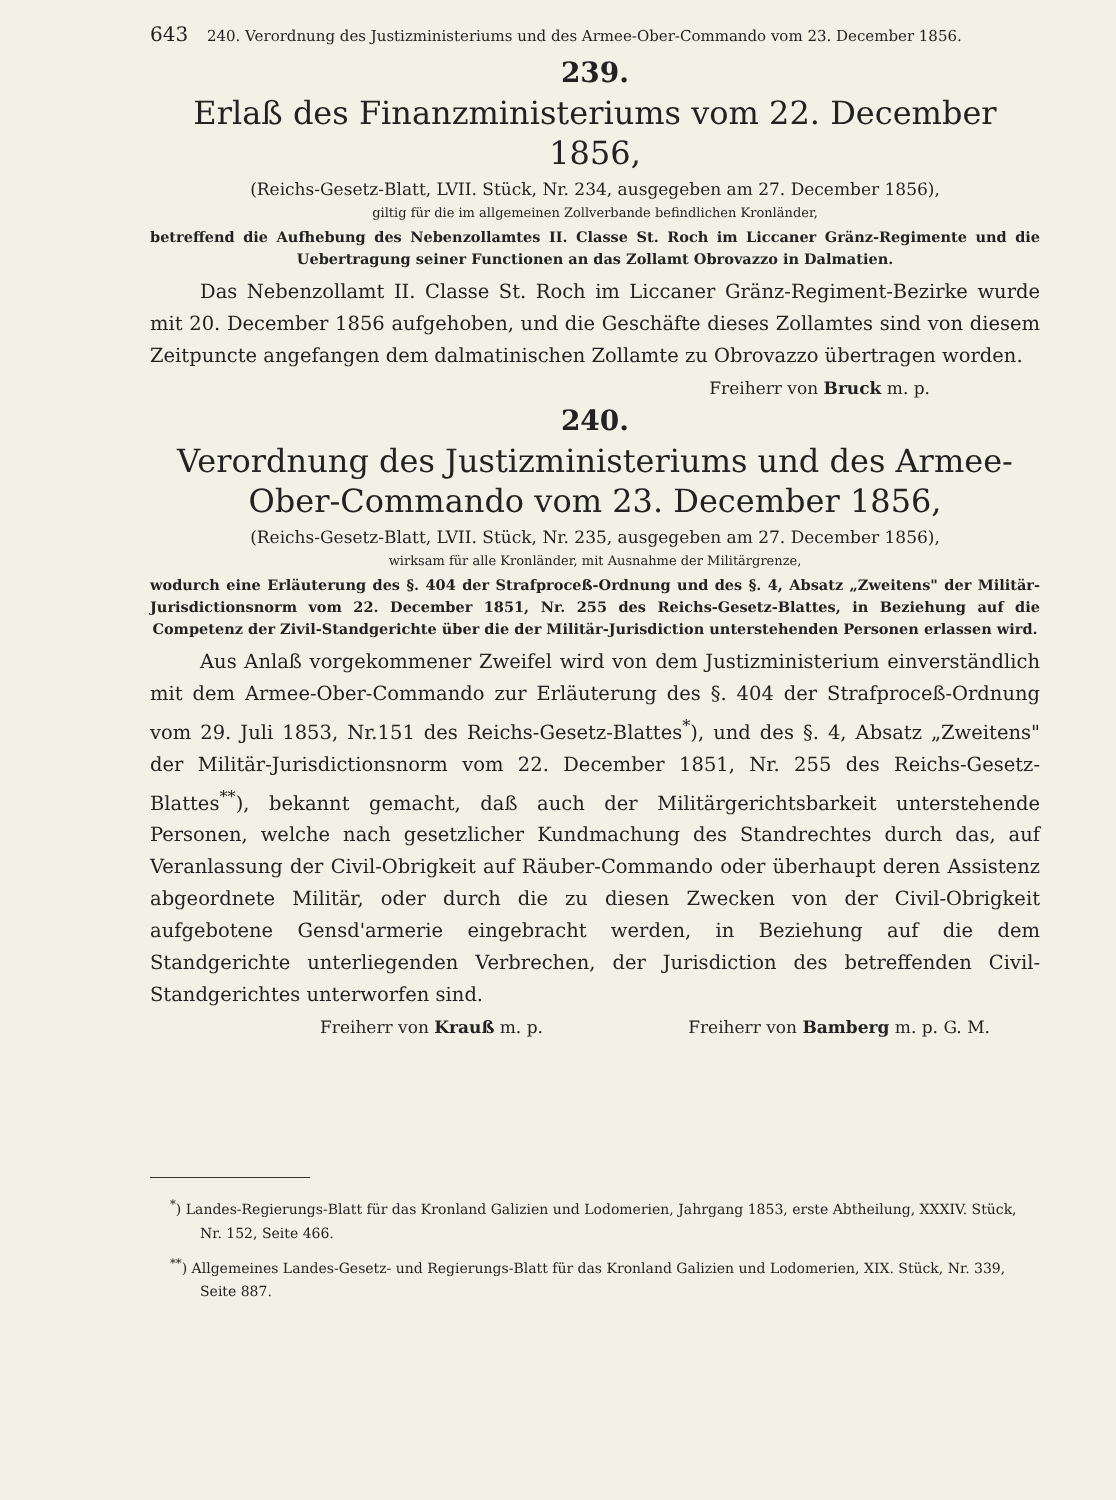643 240. Verordnung des Justizministeriums und des Armee-Ober-Commando vom 23. December 1856.
239.
Erlaß des Finanzministeriums vom 22. December 1856,
(Reichs-Gesetz-Blatt, LVII. Stück, Nr. 234, ausgegeben am 27. December 1856),
giltig für die im allgemeinen Zollverbande befindlichen Kronländer,
betreffend die Aufhebung des Nebenzollamtes II. Classe St. Roch im Liccaner Gränz-Regimente und die Uebertragung seiner Functionen an das Zollamt Obrovazzo in Dalmatien.
Das Nebenzollamt II. Classe St. Roch im Liccaner Gränz-Regiment-Bezirke wurde mit 20. December 1856 aufgehoben, und die Geschäfte dieses Zollamtes sind von diesem Zeitpuncte angefangen dem dalmatinischen Zollamte zu Obrovazzo übertragen worden.
Freiherr von Bruck m. p.
240.
Verordnung des Justizministeriums und des Armee-Ober-Commando vom 23. December 1856,
(Reichs-Gesetz-Blatt, LVII. Stück, Nr. 235, ausgegeben am 27. December 1856),
wirksam für alle Kronländer, mit Ausnahme der Militärgrenze,
wodurch eine Erläuterung des §. 404 der Strafproceß-Ordnung und des §. 4, Absatz „Zweitens" der Militär-Jurisdictionsnorm vom 22. December 1851, Nr. 255 des Reichs-Gesetz-Blattes, in Beziehung auf die Competenz der Zivil-Standgerichte über die der Militär-Jurisdiction unterstehenden Personen erlassen wird.
Aus Anlaß vorgekommener Zweifel wird von dem Justizministerium einverständlich mit dem Armee-Ober-Commando zur Erläuterung des §. 404 der Strafproceß-Ordnung vom 29. Juli 1853, Nr.151 des Reichs-Gesetz-Blattes<sup>*</sup>), und des §. 4, Absatz „Zweitens" der Militär-Jurisdictionsnorm vom 22. December 1851, Nr. 255 des Reichs-Gesetz-Blattes<sup>**</sup>), bekannt gemacht, daß auch der Militärgerichtsbarkeit unterstehende Personen, welche nach gesetzlicher Kundmachung des Standrechtes durch das, auf Veranlassung der Civil-Obrigkeit auf Räuber-Commando oder überhaupt deren Assistenz abgeordnete Militär, oder durch die zu diesen Zwecken von der Civil-Obrigkeit aufgebotene Gensd'armerie eingebracht werden, in Beziehung auf die dem Standgerichte unterliegenden Verbrechen, der Jurisdiction des betreffenden Civil-Standgerichtes unterworfen sind.
Freiherr von Krauß m. p. Freiherr von Bamberg m. p. G. M.
<sup>*</sup>) Landes-Regierungs-Blatt für das Kronland Galizien und Lodomerien, Jahrgang 1853, erste Abtheilung, XXXIV. Stück, Nr. 152, Seite 466.
<sup>**</sup>) Allgemeines Landes-Gesetz- und Regierungs-Blatt für das Kronland Galizien und Lodomerien, XIX. Stück, Nr. 339, Seite 887.